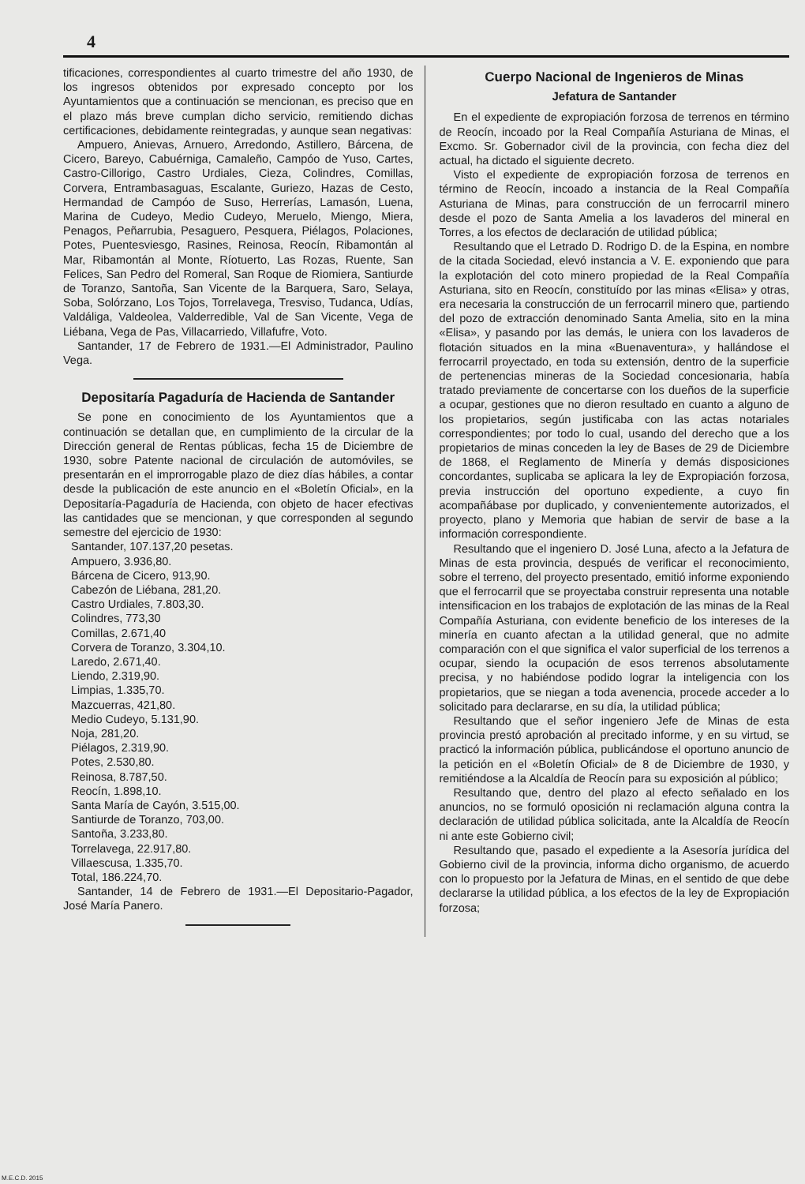4
tificaciones, correspondientes al cuarto trimestre del año 1930, de los ingresos obtenidos por expresado concepto por los Ayuntamientos que a continuación se mencionan, es preciso que en el plazo más breve cumplan dicho servicio, remitiendo dichas certificaciones, debidamente reintegradas, y aunque sean negativas:
Ampuero, Anievas, Arnuero, Arredondo, Astillero, Bárcena, de Cicero, Bareyo, Cabuérniga, Camaleño, Campóo de Yuso, Cartes, Castro-Cillorigo, Castro Urdiales, Cieza, Colindres, Comillas, Corvera, Entrambasaguas, Escalante, Guriezo, Hazas de Cesto, Hermandad de Campóo de Suso, Herrerías, Lamasón, Luena, Marina de Cudeyo, Medio Cudeyo, Meruelo, Miengo, Miera, Penagos, Peñarrubia, Pesaguero, Pesquera, Piélagos, Polaciones, Potes, Puentesviesgo, Rasines, Reinosa, Reocín, Ribamontán al Mar, Ribamontán al Monte, Ríotuerto, Las Rozas, Ruente, San Felices, San Pedro del Romeral, San Roque de Riomiera, Santiurde de Toranzo, Santoña, San Vicente de la Barquera, Saro, Selaya, Soba, Solórzano, Los Tojos, Torrelavega, Tresviso, Tudanca, Udías, Valdáliga, Valdeolea, Valderredible, Val de San Vicente, Vega de Liébana, Vega de Pas, Villacarriedo, Villafufre, Voto.
Santander, 17 de Febrero de 1931.—El Administrador, Paulino Vega.
Depositaría Pagaduría de Hacienda de Santander
Se pone en conocimiento de los Ayuntamientos que a continuación se detallan que, en cumplimiento de la circular de la Dirección general de Rentas públicas, fecha 15 de Diciembre de 1930, sobre Patente nacional de circulación de automóviles, se presentarán en el improrrogable plazo de diez días hábiles, a contar desde la publicación de este anuncio en el «Boletín Oficial», en la Depositaría-Pagaduría de Hacienda, con objeto de hacer efectivas las cantidades que se mencionan, y que corresponden al segundo semestre del ejercicio de 1930:
Santander, 107.137,20 pesetas.
Ampuero, 3.936,80.
Bárcena de Cicero, 913,90.
Cabezón de Liébana, 281,20.
Castro Urdiales, 7.803,30.
Colindres, 773,30
Comillas, 2.671,40
Corvera de Toranzo, 3.304,10.
Laredo, 2.671,40.
Liendo, 2.319,90.
Limpias, 1.335,70.
Mazcuerras, 421,80.
Medio Cudeyo, 5.131,90.
Noja, 281,20.
Piélagos, 2.319,90.
Potes, 2.530,80.
Reinosa, 8.787,50.
Reocín, 1.898,10.
Santa María de Cayón, 3.515,00.
Santiurde de Toranzo, 703,00.
Santoña, 3.233,80.
Torrelavega, 22.917,80.
Villaescusa, 1.335,70.
Total, 186.224,70.
Santander, 14 de Febrero de 1931.—El Depositario-Pagador, José María Panero.
Cuerpo Nacional de Ingenieros de Minas
Jefatura de Santander
En el expediente de expropiación forzosa de terrenos en término de Reocín, incoado por la Real Compañía Asturiana de Minas, el Excmo. Sr. Gobernador civil de la provincia, con fecha diez del actual, ha dictado el siguiente decreto.
Visto el expediente de expropiación forzosa de terrenos en término de Reocín, incoado a instancia de la Real Compañía Asturiana de Minas, para construcción de un ferrocarril minero desde el pozo de Santa Amelia a los lavaderos del mineral en Torres, a los efectos de declaración de utilidad pública;
Resultando que el Letrado D. Rodrigo D. de la Espina, en nombre de la citada Sociedad, elevó instancia a V. E. exponiendo que para la explotación del coto minero propiedad de la Real Compañía Asturiana, sito en Reocín, constituído por las minas «Elisa» y otras, era necesaria la construcción de un ferrocarril minero que, partiendo del pozo de extracción denominado Santa Amelia, sito en la mina «Elisa», y pasando por las demás, le uniera con los lavaderos de flotación situados en la mina «Buenaventura», y hallándose el ferrocarril proyectado, en toda su extensión, dentro de la superficie de pertenencias mineras de la Sociedad concesionaria, había tratado previamente de concertarse con los dueños de la superficie a ocupar, gestiones que no dieron resultado en cuanto a alguno de los propietarios, según justificaba con las actas notariales correspondientes; por todo lo cual, usando del derecho que a los propietarios de minas conceden la ley de Bases de 29 de Diciembre de 1868, el Reglamento de Minería y demás disposiciones concordantes, suplicaba se aplicara la ley de Expropiación forzosa, previa instrucción del oportuno expediente, a cuyo fin acompañábase por duplicado, y convenientemente autorizados, el proyecto, plano y Memoria que habian de servir de base a la información correspondiente.
Resultando que el ingeniero D. José Luna, afecto a la Jefatura de Minas de esta provincia, después de verificar el reconocimiento, sobre el terreno, del proyecto presentado, emitió informe exponiendo que el ferrocarril que se proyectaba construir representa una notable intensificacion en los trabajos de explotación de las minas de la Real Compañía Asturiana, con evidente beneficio de los intereses de la minería en cuanto afectan a la utilidad general, que no admite comparación con el que significa el valor superficial de los terrenos a ocupar, siendo la ocupación de esos terrenos absolutamente precisa, y no habiéndose podido lograr la inteligencia con los propietarios, que se niegan a toda avenencia, procede acceder a lo solicitado para declararse, en su día, la utilidad pública;
Resultando que el señor ingeniero Jefe de Minas de esta provincia prestó aprobación al precitado informe, y en su virtud, se practicó la información pública, publicándose el oportuno anuncio de la petición en el «Boletín Oficial» de 8 de Diciembre de 1930, y remitiéndose a la Alcaldía de Reocín para su exposición al público;
Resultando que, dentro del plazo al efecto señalado en los anuncios, no se formuló oposición ni reclamación alguna contra la declaración de utilidad pública solicitada, ante la Alcaldía de Reocín ni ante este Gobierno civil;
Resultando que, pasado el expediente a la Asesoría jurídica del Gobierno civil de la provincia, informa dicho organismo, de acuerdo con lo propuesto por la Jefatura de Minas, en el sentido de que debe declararse la utilidad pública, a los efectos de la ley de Expropiación forzosa;
M.E.C.D. 2015